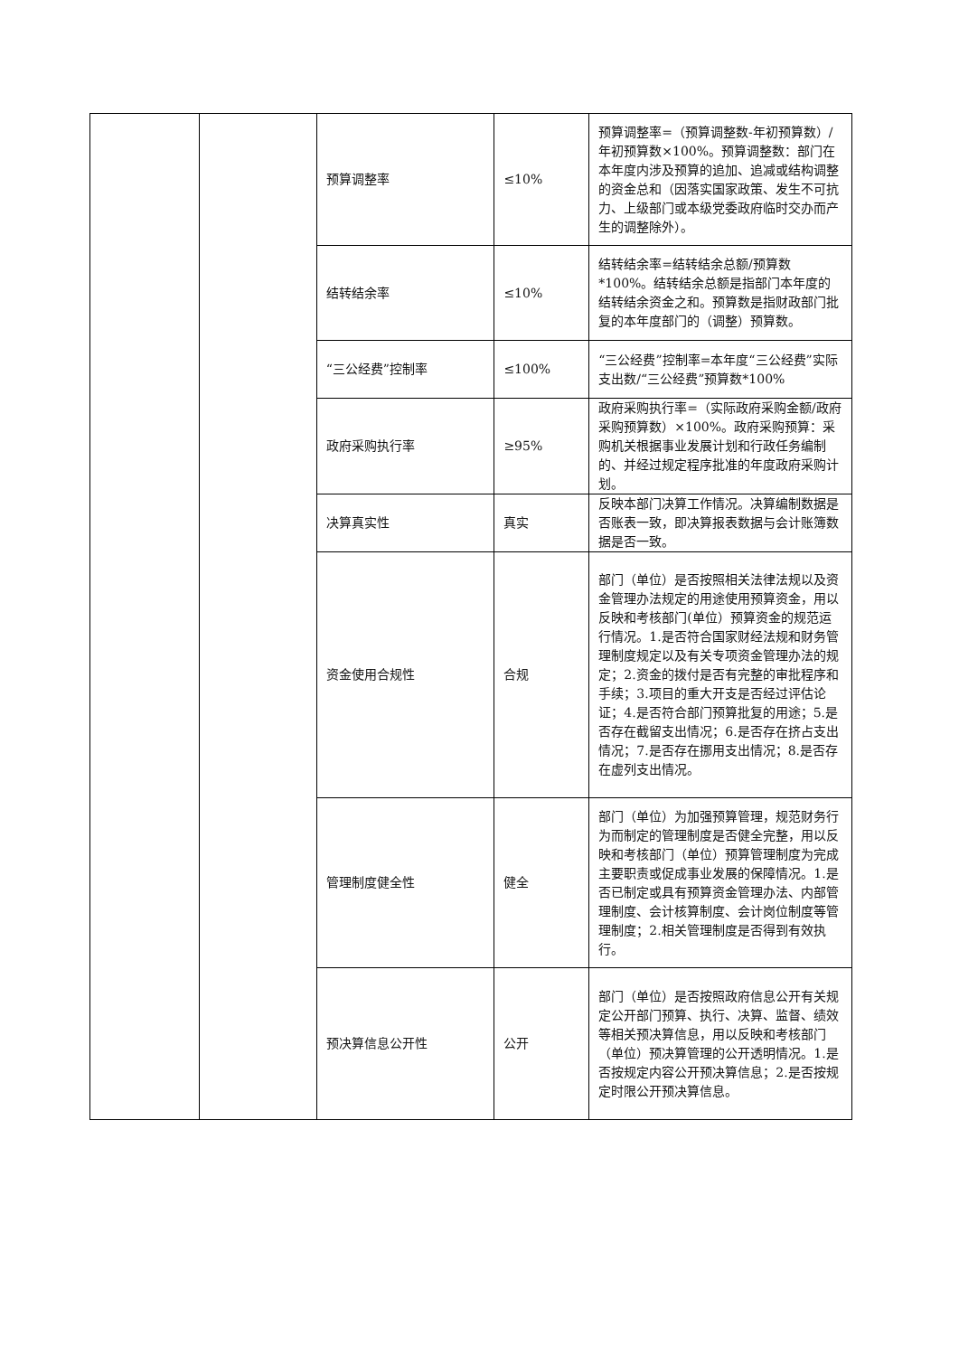| | | 预算调整率 | ≤10% | 预算调整率=（预算调整数-年初预算数）/年初预算数×100%。预算调整数：部门在本年度内涉及预算的追加、追减或结构调整的资金总和（因落实国家政策、发生不可抗力、上级部门或本级党委政府临时交办而产生的调整除外）。 |
| | | 结转结余率 | ≤10% | 结转结余率=结转结余总额/预算数*100%。结转结余总额是指部门本年度的结转结余资金之和。预算数是指财政部门批复的本年度部门的（调整）预算数。 |
| | | “三公经费”控制率 | ≤100% | “三公经费”控制率=本年度“三公经费”实际支出数/“三公经费”预算数*100% |
| | | 政府采购执行率 | ≥95% | 政府采购执行率=（实际政府采购金额/政府采购预算数）×100%。政府采购预算：采购机关根据事业发展计划和行政任务编制的、并经过规定程序批准的年度政府采购计划。 |
| | | 决算真实性 | 真实 | 反映本部门决算工作情况。决算编制数据是否账表一致，即决算报表数据与会计账簿数据是否一致。 |
| | | 资金使用合规性 | 合规 | 部门（单位）是否按照相关法律法规以及资金管理办法规定的用途使用预算资金，用以反映和考核部门(单位）预算资金的规范运行情况。1.是否符合国家财经法规和财务管理制度规定以及有关专项资金管理办法的规定；2.资金的拨付是否有完整的审批程序和手续；3.项目的重大开支是否经过评估论证；4.是否符合部门预算批复的用途；5.是否存在截留支出情况；6.是否存在挤占支出情况；7.是否存在挪用支出情况；8.是否存在虚列支出情况。 |
| | | 管理制度健全性 | 健全 | 部门（单位）为加强预算管理，规范财务行为而制定的管理制度是否健全完整，用以反映和考核部门（单位）预算管理制度为完成主要职责或促成事业发展的保障情况。1.是否已制定或具有预算资金管理办法、内部管理制度、会计核算制度、会计岗位制度等管理制度；2.相关管理制度是否得到有效执行。 |
| | | 预决算信息公开性 | 公开 | 部门（单位）是否按照政府信息公开有关规定公开部门预算、执行、决算、监督、绩效等相关预决算信息，用以反映和考核部门（单位）预决算管理的公开透明情况。1.是否按规定内容公开预决算信息；2.是否按规定时限公开预决算信息。 |